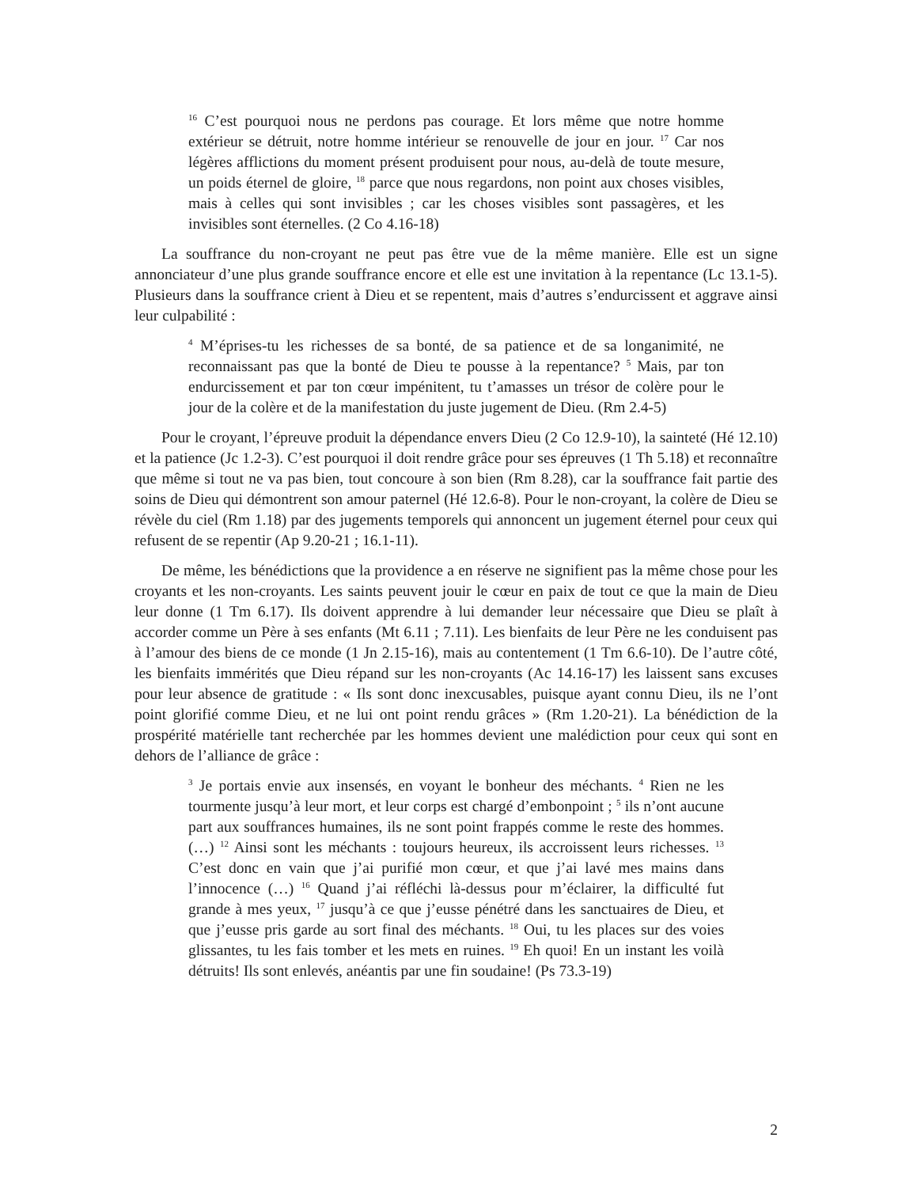<sup>16</sup> C’est pourquoi nous ne perdons pas courage. Et lors même que notre homme extérieur se détruit, notre homme intérieur se renouvelle de jour en jour. <sup>17</sup> Car nos légères afflictions du moment présent produisent pour nous, au-delà de toute mesure, un poids éternel de gloire, <sup>18</sup> parce que nous regardons, non point aux choses visibles, mais à celles qui sont invisibles ; car les choses visibles sont passagères, et les invisibles sont éternelles. (2 Co 4.16-18)
La souffrance du non-croyant ne peut pas être vue de la même manière. Elle est un signe annonciateur d’une plus grande souffrance encore et elle est une invitation à la repentance (Lc 13.1-5). Plusieurs dans la souffrance crient à Dieu et se repentent, mais d’autres s’endurcissent et aggrave ainsi leur culpabilité :
<sup>4</sup> M’éprises-tu les richesses de sa bonté, de sa patience et de sa longanimité, ne reconnaissant pas que la bonté de Dieu te pousse à la repentance? <sup>5</sup> Mais, par ton endurcissement et par ton cœur impénitent, tu t’amasses un trésor de colère pour le jour de la colère et de la manifestation du juste jugement de Dieu. (Rm 2.4-5)
Pour le croyant, l’épreuve produit la dépendance envers Dieu (2 Co 12.9-10), la sainteté (Hé 12.10) et la patience (Jc 1.2-3). C’est pourquoi il doit rendre grâce pour ses épreuves (1 Th 5.18) et reconnaître que même si tout ne va pas bien, tout concoure à son bien (Rm 8.28), car la souffrance fait partie des soins de Dieu qui démontrent son amour paternel (Hé 12.6-8). Pour le non-croyant, la colère de Dieu se révèle du ciel (Rm 1.18) par des jugements temporels qui annoncent un jugement éternel pour ceux qui refusent de se repentir (Ap 9.20-21 ; 16.1-11).
De même, les bénédictions que la providence a en réserve ne signifient pas la même chose pour les croyants et les non-croyants. Les saints peuvent jouir le cœur en paix de tout ce que la main de Dieu leur donne (1 Tm 6.17). Ils doivent apprendre à lui demander leur nécessaire que Dieu se plaît à accorder comme un Père à ses enfants (Mt 6.11 ; 7.11). Les bienfaits de leur Père ne les conduisent pas à l’amour des biens de ce monde (1 Jn 2.15-16), mais au contentement (1 Tm 6.6-10). De l’autre côté, les bienfaits immérités que Dieu répand sur les non-croyants (Ac 14.16-17) les laissent sans excuses pour leur absence de gratitude : « Ils sont donc inexcusables, puisque ayant connu Dieu, ils ne l’ont point glorifié comme Dieu, et ne lui ont point rendu grâces » (Rm 1.20-21). La bénédiction de la prospérité matérielle tant recherchée par les hommes devient une malédiction pour ceux qui sont en dehors de l’alliance de grâce :
<sup>3</sup> Je portais envie aux insensés, en voyant le bonheur des méchants. <sup>4</sup> Rien ne les tourmente jusqu’à leur mort, et leur corps est chargé d’embonpoint ; <sup>5</sup> ils n’ont aucune part aux souffrances humaines, ils ne sont point frappés comme le reste des hommes. (…) <sup>12</sup> Ainsi sont les méchants : toujours heureux, ils accroissent leurs richesses. <sup>13</sup> C’est donc en vain que j’ai purifié mon cœur, et que j’ai lavé mes mains dans l’innocence (…) <sup>16</sup> Quand j’ai réfléchi là-dessus pour m’éclairer, la difficulté fut grande à mes yeux, <sup>17</sup> jusqu’à ce que j’eusse pénétré dans les sanctuaires de Dieu, et que j’eusse pris garde au sort final des méchants. <sup>18</sup> Oui, tu les places sur des voies glissantes, tu les fais tomber et les mets en ruines. <sup>19</sup> Eh quoi! En un instant les voilà détruits! Ils sont enlevés, anéantis par une fin soudaine! (Ps 73.3-19)
2